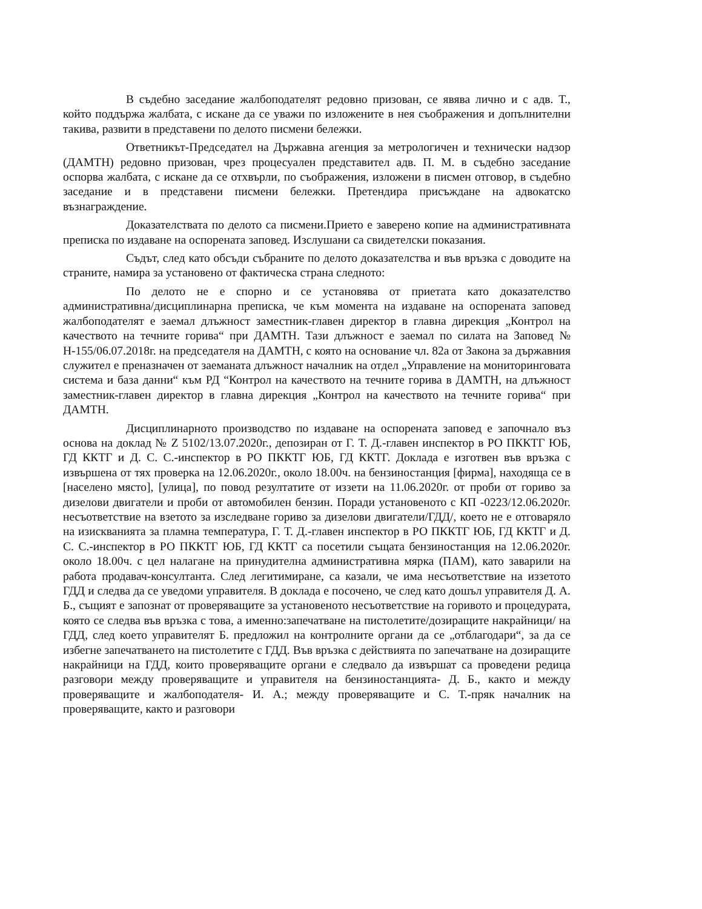В съдебно заседание жалбоподателят редовно призован, се явява лично и с адв. Т., който поддържа жалбата, с искане да се уважи по изложените в нея съображения и допълнителни такива, развити в представени по делото писмени бележки.
Ответникът-Председател на Държавна агенция за метрологичен и технически надзор (ДАМТН) редовно призован, чрез процесуален представител адв. П. М. в съдебно заседание оспорва жалбата, с искане да се отхвърли, по съображения, изложени в писмен отговор, в съдебно заседание и в представени писмени бележки. Претендира присъждане на адвокатско възнаграждение.
Доказателствата по делото са писмени.Прието е заверено копие на административната преписка по издаване на оспорената заповед. Изслушани са свидетелски показания.
Съдът, след като обсъди събраните по делото доказателства и във връзка с доводите на страните, намира за установено от фактическа страна следното:
По делото не е спорно и се установява от приетата като доказателство административна/дисциплинарна преписка, че към момента на издаване на оспорената заповед жалбоподателят е заемал длъжност заместник-главен директор в главна дирекция „Контрол на качеството на течните горива“ при ДАМТН. Тази длъжност е заемал по силата на Заповед № Н-155/06.07.2018г. на председателя на ДАМТН, с която на основание чл. 82а от Закона за държавния служител е преназначен от заеманата длъжност началник на отдел „Управление на мониторинговата система и база данни“ към РД “Контрол на качеството на течните горива в ДАМТН, на длъжност заместник-главен директор в главна дирекция „Контрол на качеството на течните горива“ при ДАМТН.
Дисциплинарното производство по издаване на оспорената заповед е започнало въз основа на доклад № Z 5102/13.07.2020г., депозиран от Г. Т. Д.-главен инспектор в РО ПККТГ ЮБ, ГД ККТГ и Д. С. С.-инспектор в РО ПККТГ ЮБ, ГД ККТГ. Доклада е изготвен във връзка с извършена от тях проверка на 12.06.2020г., около 18.00ч. на бензиностанция [фирма], находяща се в [населено място], [улица], по повод резултатите от иззети на 11.06.2020г. от проби от гориво за дизелови двигатели и проби от автомобилен бензин. Поради установеното с КП -0223/12.06.2020г. несъответствие на взетото за изследване гориво за дизелови двигатели/ГДД/, което не е отговаряло на изискванията за пламна температура, Г. Т. Д.-главен инспектор в РО ПККТГ ЮБ, ГД ККТГ и Д. С. С.-инспектор в РО ПККТГ ЮБ, ГД ККТГ са посетили същата бензиностанция на 12.06.2020г. около 18.00ч. с цел налагане на принудителна административна мярка (ПАМ), като заварили на работа продавач-консултанта. След легитимиране, са казали, че има несъответствие на иззетото ГДД и следва да се уведоми управителя. В доклада е посочено, че след като дошъл управителя Д. А. Б., същият е запознат от проверяващите за установеното несъответствие на горивото и процедурата, която се следва във връзка с това, а именно:запечатване на пистолетите/дозиращите накрайници/ на ГДД, след което управителят Б. предложил на контролните органи да се „отблагодари“, за да се избегне запечатването на пистолетите с ГДД. Във връзка с действията по запечатване на дозиращите накрайници на ГДД, които проверяващите органи е следвало да извършат са проведени редица разговори между проверяващите и управителя на бензиностанцията- Д. Б., както и между проверяващите и жалбоподателя- И. А.; между проверяващите и С. Т.-пряк началник на проверяващите, както и разговори